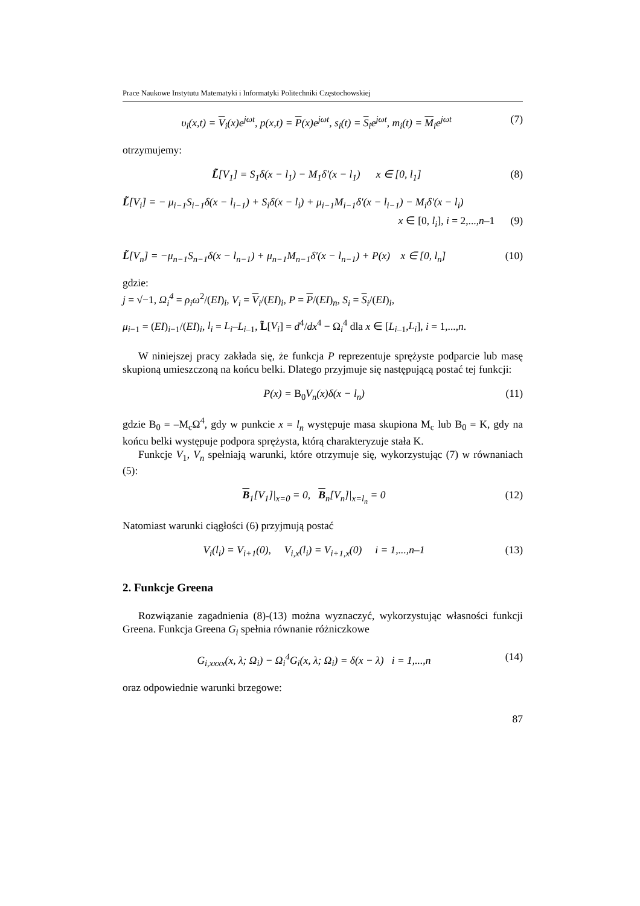Prace Naukowe Instytutu Matematyki i Informatyki Politechniki Częstochowskiej
υ<sub>i</sub>(x,t) = V<sub>i</sub>(x)e<sup>jωt</sup>, p(x,t) = P(x)e<sup>jωt</sup>, s<sub>i</sub>(t) = S<sub>i</sub>e<sup>jωt</sup>, m<sub>i</sub>(t) = M<sub>i</sub>e<sup>jωt</sup> (7)
otrzymujemy:
L̃[V<sub>1</sub>] = S<sub>1</sub>δ(x − l<sub>1</sub>) − M<sub>1</sub>δ'(x − l<sub>1</sub>) x ∈ [0, l<sub>1</sub>] (8)
L̃[V<sub>i</sub>] = − μ<sub>i−1</sub>S<sub>i−1</sub>δ(x − l<sub>i−1</sub>) + S<sub>i</sub>δ(x − l<sub>i</sub>) + μ<sub>i−1</sub>M<sub>i−1</sub>δ'(x − l<sub>i−1</sub>) − M<sub>i</sub>δ'(x − l<sub>i</sub>)
x ∈ [0, l<sub>i</sub>], i = 2,...,n–1 (9)
L̃[V<sub>n</sub>] = −μ<sub>n−1</sub>S<sub>n−1</sub>δ(x − l<sub>n−1</sub>) + μ<sub>n−1</sub>M<sub>n−1</sub>δ'(x − l<sub>n−1</sub>) + P(x) x ∈ [0, l<sub>n</sub>] (10)
gdzie:
j = √−1, Ω<sub>i</sub><sup>4</sup> = ρ<sub>i</sub>ω<sup>2</sup>/(EI)<sub>i</sub>, V<sub>i</sub> = V<sub>i</sub>/(EI)<sub>i</sub>, P = P/(EI)<sub>n</sub>, S<sub>i</sub> = S<sub>i</sub>/(EI)<sub>i</sub>,
μ<sub>i−1</sub> = (EI)<sub>i−1</sub>/(EI)<sub>i</sub>, l<sub>i</sub> = L<sub>i</sub>–L<sub>i–1</sub>, L̃[V<sub>i</sub>] = d<sup>4</sup>/dx<sup>4</sup> − Ω<sub>i</sub><sup>4</sup> dla x ∈ [L<sub>i–1</sub>,L<sub>i</sub>], i = 1,...,n.
W niniejszej pracy zakłada się, że funkcja P reprezentuje sprężyste podparcie lub masę skupioną umieszczoną na końcu belki. Dlatego przyjmuje się następującą postać tej funkcji:
P(x) = B<sub>0</sub> V<sub>n</sub>(x)δ(x − l<sub>n</sub>) (11)
gdzie B<sub>0</sub> = –M<sub>c</sub>Ω<sup>4</sup>, gdy w punkcie x = l<sub>n</sub> występuje masa skupiona M<sub>c</sub> lub B<sub>0</sub> = K, gdy na końcu belki występuje podpora sprężysta, którą charakteryzuje stała K.
Funkcje V<sub>1</sub>, V<sub>n</sub> spełniają warunki, które otrzymuje się, wykorzystując (7) w równaniach (5):
B<sub>1</sub>[V<sub>1</sub>]|<sub>x=0</sub> = 0, B<sub>n</sub>[V<sub>n</sub>]|<sub>x=l<sub>n</sub></sub> = 0 (12)
Natomiast warunki ciągłości (6) przyjmują postać
V<sub>i</sub>(l<sub>i</sub>) = V<sub>i+1</sub>(0), V<sub>i,x</sub>(l<sub>i</sub>) = V<sub>i+1,x</sub>(0) i = 1,...,n–1 (13)
2. Funkcje Greena
Rozwiązanie zagadnienia (8)-(13) można wyznaczyć, wykorzystując własności funkcji Greena. Funkcja Greena G<sub>i</sub> spełnia równanie różniczkowe
G<sub>i,xxxx</sub>(x, λ; Ω<sub>i</sub>) − Ω<sub>i</sub><sup>4</sup>G<sub>i</sub>(x, λ; Ω<sub>i</sub>) = δ(x − λ) i = 1,...,n (14)
oraz odpowiednie warunki brzegowe:
87